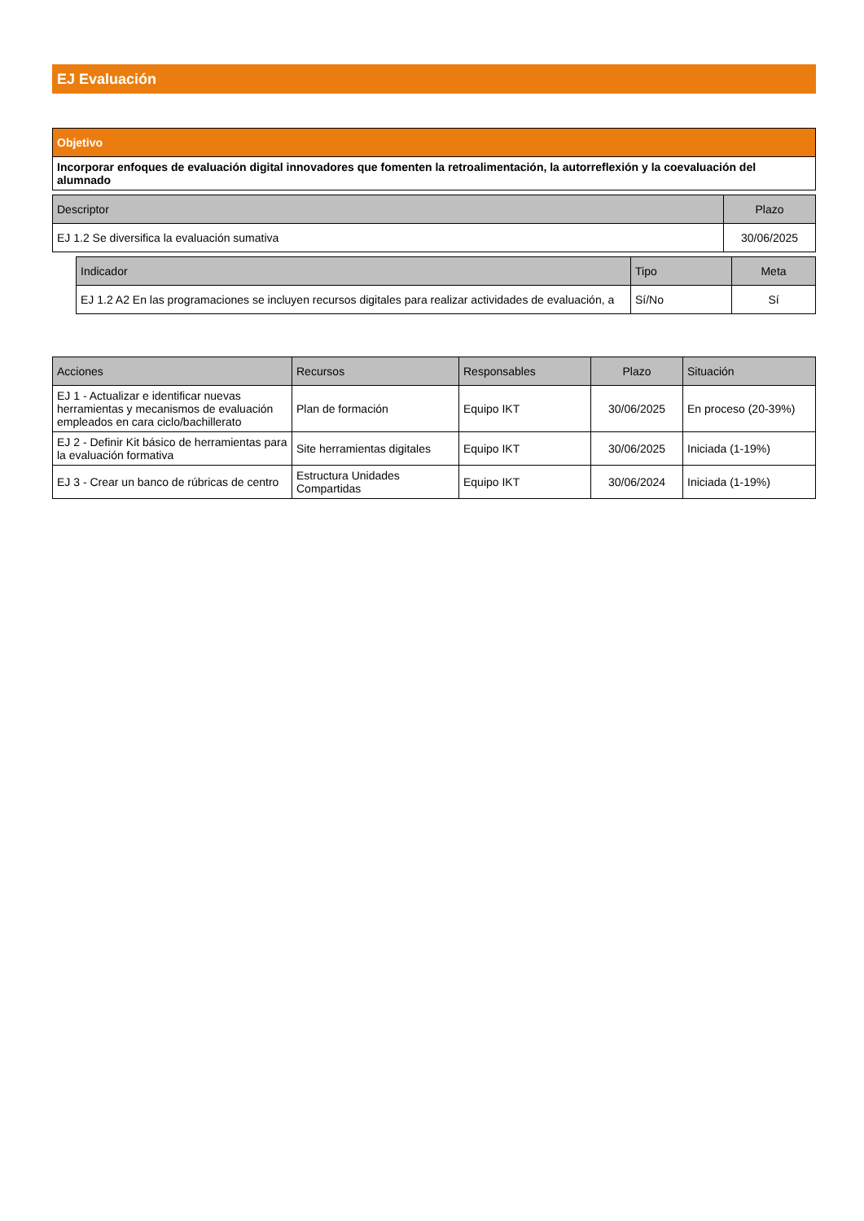EJ Evaluación
| Objetivo |
| Incorporar enfoques de evaluación digital innovadores que fomenten la retroalimentación, la autorreflexión y la coevaluación del alumnado |
| Descriptor | Plazo |
| --- | --- |
| EJ 1.2 Se diversifica la evaluación sumativa | 30/06/2025 |
| Indicador | Tipo | Meta |
| --- | --- | --- |
| EJ 1.2 A2 En las programaciones se incluyen recursos digitales para realizar actividades de evaluación, a | Sí/No | Sí |
| Acciones | Recursos | Responsables | Plazo | Situación |
| --- | --- | --- | --- | --- |
| EJ 1 - Actualizar e identificar nuevas herramientas y mecanismos de evaluación empleados en cara ciclo/bachillerato | Plan de formación | Equipo IKT | 30/06/2025 | En proceso (20-39%) |
| EJ 2 - Definir Kit básico de herramientas para la evaluación formativa | Site herramientas digitales | Equipo IKT | 30/06/2025 | Iniciada (1-19%) |
| EJ 3 - Crear un banco de rúbricas de centro | Estructura Unidades Compartidas | Equipo IKT | 30/06/2024 | Iniciada (1-19%) |